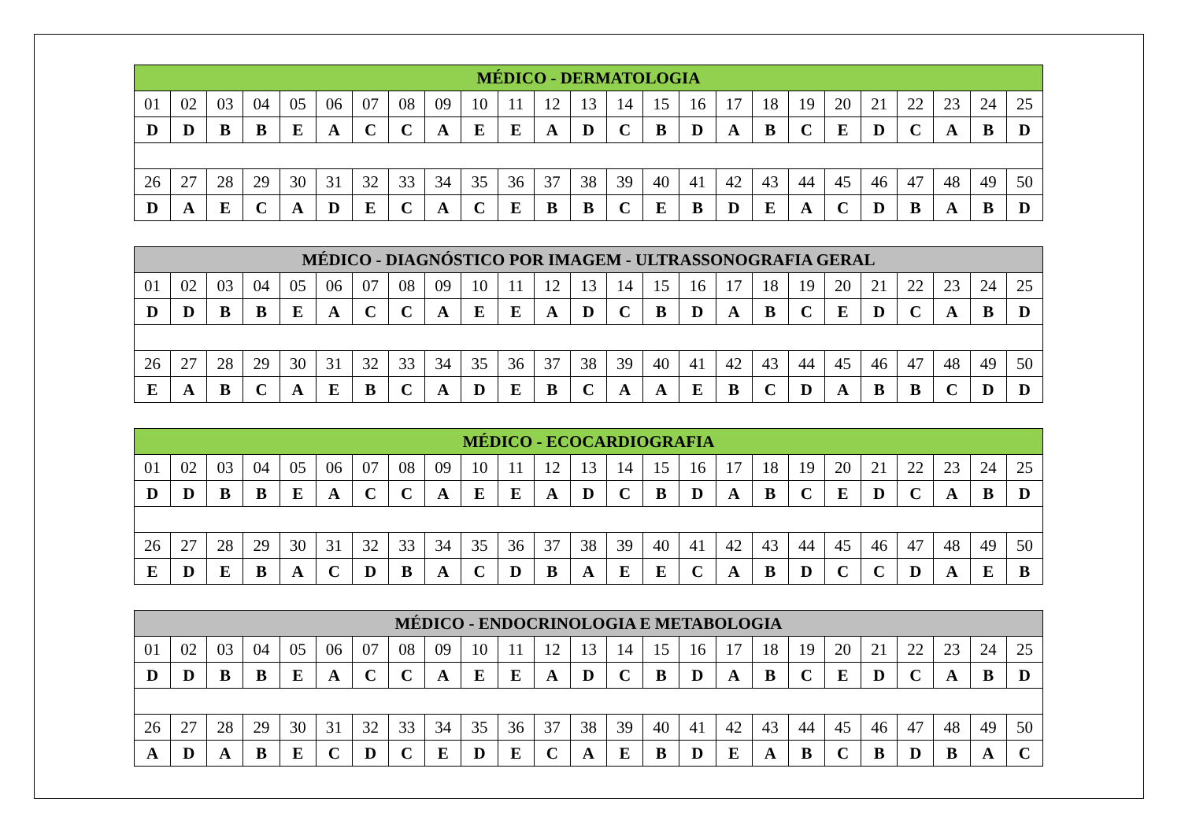| MÉDICO - DERMATOLOGIA | | | | | | | | | | | | | | | | | | | | | | | | |
| --- | --- | --- | --- | --- | --- | --- | --- | --- | --- | --- | --- | --- | --- | --- | --- | --- | --- | --- | --- | --- | --- | --- | --- | --- |
| 01 | 02 | 03 | 04 | 05 | 06 | 07 | 08 | 09 | 10 | 11 | 12 | 13 | 14 | 15 | 16 | 17 | 18 | 19 | 20 | 21 | 22 | 23 | 24 | 25 |
| D | D | B | B | E | A | C | C | A | E | E | A | D | C | B | D | A | B | C | E | D | C | A | B | D |
| 26 | 27 | 28 | 29 | 30 | 31 | 32 | 33 | 34 | 35 | 36 | 37 | 38 | 39 | 40 | 41 | 42 | 43 | 44 | 45 | 46 | 47 | 48 | 49 | 50 |
| D | A | E | C | A | D | E | C | A | C | E | B | B | C | E | B | D | E | A | C | D | B | A | B | D |
| MÉDICO - DIAGNÓSTICO POR IMAGEM - ULTRASSONOGRAFIA GERAL | | | | | | | | | | | | | | | | | | | | | | | | |
| --- | --- | --- | --- | --- | --- | --- | --- | --- | --- | --- | --- | --- | --- | --- | --- | --- | --- | --- | --- | --- | --- | --- | --- | --- |
| 01 | 02 | 03 | 04 | 05 | 06 | 07 | 08 | 09 | 10 | 11 | 12 | 13 | 14 | 15 | 16 | 17 | 18 | 19 | 20 | 21 | 22 | 23 | 24 | 25 |
| D | D | B | B | E | A | C | C | A | E | E | A | D | C | B | D | A | B | C | E | D | C | A | B | D |
| 26 | 27 | 28 | 29 | 30 | 31 | 32 | 33 | 34 | 35 | 36 | 37 | 38 | 39 | 40 | 41 | 42 | 43 | 44 | 45 | 46 | 47 | 48 | 49 | 50 |
| E | A | B | C | A | E | B | C | A | D | E | B | C | A | A | E | B | C | D | A | B | B | C | D | D |
| MÉDICO - ECOCARDIOGRAFIA | | | | | | | | | | | | | | | | | | | | | | | | |
| --- | --- | --- | --- | --- | --- | --- | --- | --- | --- | --- | --- | --- | --- | --- | --- | --- | --- | --- | --- | --- | --- | --- | --- | --- |
| 01 | 02 | 03 | 04 | 05 | 06 | 07 | 08 | 09 | 10 | 11 | 12 | 13 | 14 | 15 | 16 | 17 | 18 | 19 | 20 | 21 | 22 | 23 | 24 | 25 |
| D | D | B | B | E | A | C | C | A | E | E | A | D | C | B | D | A | B | C | E | D | C | A | B | D |
| 26 | 27 | 28 | 29 | 30 | 31 | 32 | 33 | 34 | 35 | 36 | 37 | 38 | 39 | 40 | 41 | 42 | 43 | 44 | 45 | 46 | 47 | 48 | 49 | 50 |
| E | D | E | B | A | C | D | B | A | C | D | B | A | E | E | C | A | B | D | C | C | D | A | E | B |
| MÉDICO - ENDOCRINOLOGIA E METABOLOGIA | | | | | | | | | | | | | | | | | | | | | | | | |
| --- | --- | --- | --- | --- | --- | --- | --- | --- | --- | --- | --- | --- | --- | --- | --- | --- | --- | --- | --- | --- | --- | --- | --- | --- |
| 01 | 02 | 03 | 04 | 05 | 06 | 07 | 08 | 09 | 10 | 11 | 12 | 13 | 14 | 15 | 16 | 17 | 18 | 19 | 20 | 21 | 22 | 23 | 24 | 25 |
| D | D | B | B | E | A | C | C | A | E | E | A | D | C | B | D | A | B | C | E | D | C | A | B | D |
| 26 | 27 | 28 | 29 | 30 | 31 | 32 | 33 | 34 | 35 | 36 | 37 | 38 | 39 | 40 | 41 | 42 | 43 | 44 | 45 | 46 | 47 | 48 | 49 | 50 |
| A | D | A | B | E | C | D | C | E | D | E | C | A | E | B | D | E | A | B | C | B | D | B | A | C |